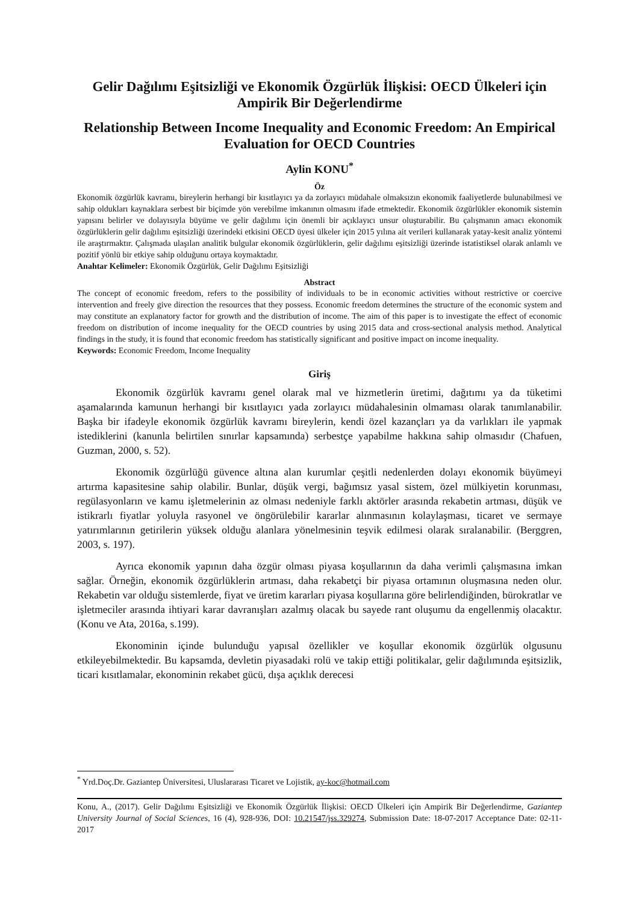Gelir Dağılımı Eşitsizliği ve Ekonomik Özgürlük İlişkisi: OECD Ülkeleri için Ampirik Bir Değerlendirme
Relationship Between Income Inequality and Economic Freedom: An Empirical Evaluation for OECD Countries
Aylin KONU<sup>*</sup>
Öz
Ekonomik özgürlük kavramı, bireylerin herhangi bir kısıtlayıcı ya da zorlayıcı müdahale olmaksızın ekonomik faaliyetlerde bulunabilmesi ve sahip oldukları kaynaklara serbest bir biçimde yön verebilme imkanının olmasını ifade etmektedir. Ekonomik özgürlükler ekonomik sistemin yapısını belirler ve dolayısıyla büyüme ve gelir dağılımı için önemli bir açıklayıcı unsur oluşturabilir. Bu çalışmanın amacı ekonomik özgürlüklerin gelir dağılımı eşitsizliği üzerindeki etkisini OECD üyesi ülkeler için 2015 yılına ait verileri kullanarak yatay-kesit analiz yöntemi ile araştırmaktır. Çalışmada ulaşılan analitik bulgular ekonomik özgürlüklerin, gelir dağılımı eşitsizliği üzerinde istatistiksel olarak anlamlı ve pozitif yönlü bir etkiye sahip olduğunu ortaya koymaktadır.
Anahtar Kelimeler: Ekonomik Özgürlük, Gelir Dağılımı Eşitsizliği
Abstract
The concept of economic freedom, refers to the possibility of individuals to be in economic activities without restrictive or coercive intervention and freely give direction the resources that they possess. Economic freedom determines the structure of the economic system and may constitute an explanatory factor for growth and the distribution of income. The aim of this paper is to investigate the effect of economic freedom on distribution of income inequality for the OECD countries by using 2015 data and cross-sectional analysis method. Analytical findings in the study, it is found that economic freedom has statistically significant and positive impact on income inequality.
Keywords: Economic Freedom, Income Inequality
Giriş
Ekonomik özgürlük kavramı genel olarak mal ve hizmetlerin üretimi, dağıtımı ya da tüketimi aşamalarında kamunun herhangi bir kısıtlayıcı yada zorlayıcı müdahalesinin olmaması olarak tanımlanabilir. Başka bir ifadeyle ekonomik özgürlük kavramı bireylerin, kendi özel kazançları ya da varlıkları ile yapmak istediklerini (kanunla belirtilen sınırlar kapsamında) serbestçe yapabilme hakkına sahip olmasıdır (Chafuen, Guzman, 2000, s. 52).
Ekonomik özgürlüğü güvence altına alan kurumlar çeşitli nedenlerden dolayı ekonomik büyümeyi artırma kapasitesine sahip olabilir. Bunlar, düşük vergi, bağımsız yasal sistem, özel mülkiyetin korunması, regülasyonların ve kamu işletmelerinin az olması nedeniyle farklı aktörler arasında rekabetin artması, düşük ve istikrarlı fiyatlar yoluyla rasyonel ve öngörülebilir kararlar alınmasının kolaylaşması, ticaret ve sermaye yatırımlarının getirilerin yüksek olduğu alanlara yönelmesinin teşvik edilmesi olarak sıralanabilir. (Berggren, 2003, s. 197).
Ayrıca ekonomik yapının daha özgür olması piyasa koşullarının da daha verimli çalışmasına imkan sağlar. Örneğin, ekonomik özgürlüklerin artması, daha rekabetçi bir piyasa ortamının oluşmasına neden olur. Rekabetin var olduğu sistemlerde, fiyat ve üretim kararları piyasa koşullarına göre belirlendiğinden, bürokratlar ve işletmeciler arasında ihtiyari karar davranışları azalmış olacak bu sayede rant oluşumu da engellenmiş olacaktır. (Konu ve Ata, 2016a, s.199).
Ekonominin içinde bulunduğu yapısal özellikler ve koşullar ekonomik özgürlük olgusunu etkileyebilmektedir. Bu kapsamda, devletin piyasadaki rolü ve takip ettiği politikalar, gelir dağılımında eşitsizlik, ticari kısıtlamalar, ekonominin rekabet gücü, dışa açıklık derecesi
<sup>*</sup> Yrd.Doç.Dr. Gaziantep Üniversitesi, Uluslararası Ticaret ve Lojistik, ay-koc@hotmail.com
Konu, A., (2017). Gelir Dağılımı Eşitsizliği ve Ekonomik Özgürlük İlişkisi: OECD Ülkeleri için Ampirik Bir Değerlendirme, Gaziantep University Journal of Social Sciences, 16 (4), 928-936, DOI: 10.21547/jss.329274, Submission Date: 18-07-2017 Acceptance Date: 02-11-2017